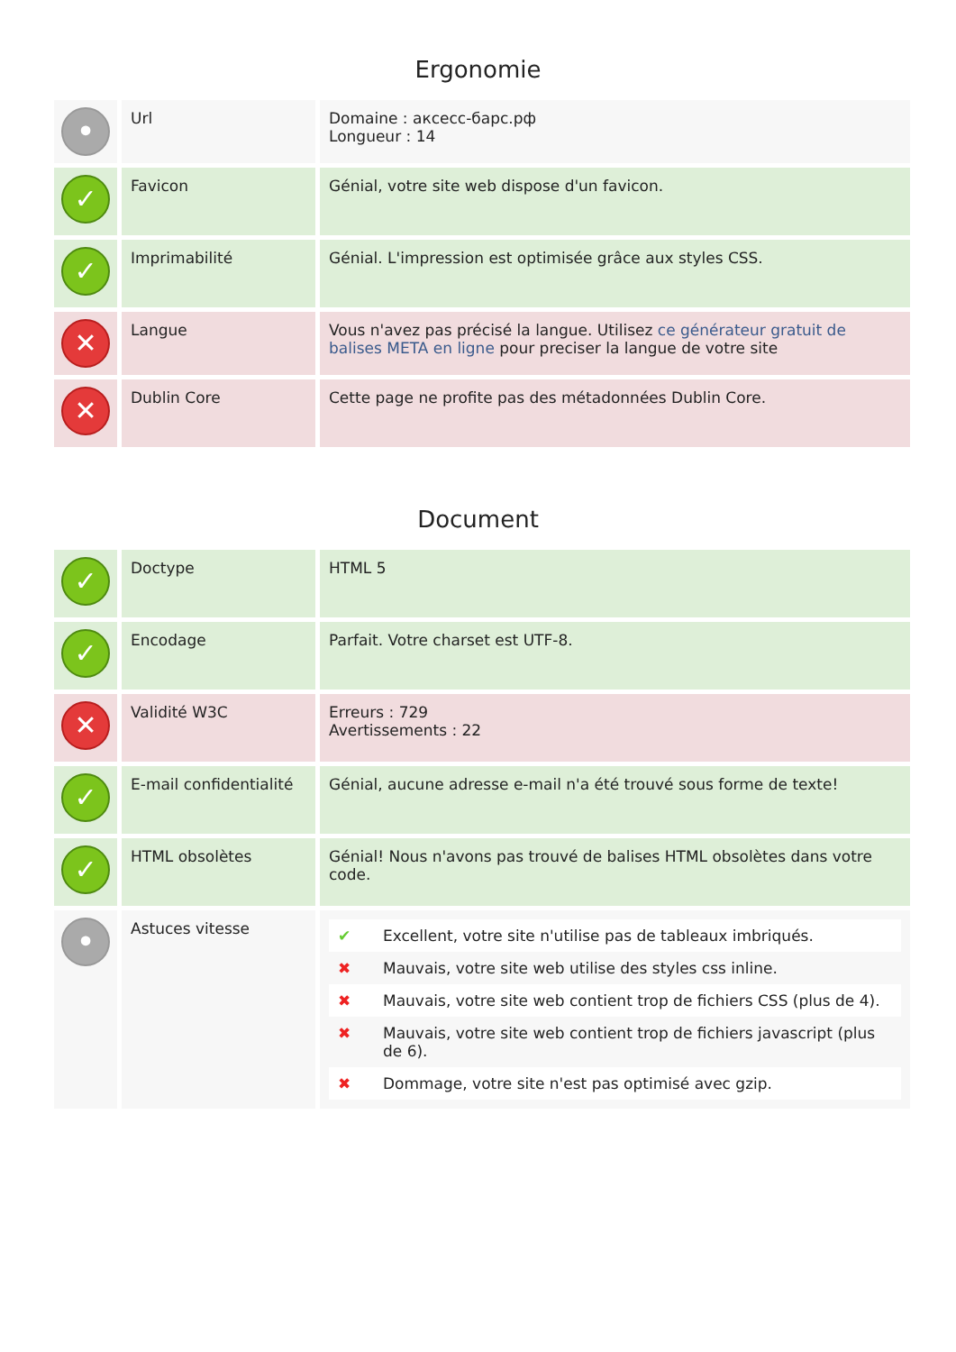Ergonomie
| • | Url | Domaine : аксесс-барс.рф Longueur : 14 |
| ✓ | Favicon | Génial, votre site web dispose d'un favicon. |
| ✓ | Imprimabilité | Génial. L'impression est optimisée grâce aux styles CSS. |
| ✕ | Langue | Vous n'avez pas précisé la langue. Utilisez ce générateur gratuit de balises META en ligne pour preciser la langue de votre site |
| ✕ | Dublin Core | Cette page ne profite pas des métadonnées Dublin Core. |
Document
| ✓ | Doctype | HTML 5 |
| ✓ | Encodage | Parfait. Votre charset est UTF-8. |
| ✕ | Validité W3C | Erreurs : 729 Avertissements : 22 |
| ✓ | E-mail confidentialité | Génial, aucune adresse e-mail n'a été trouvé sous forme de texte! |
| ✓ | HTML obsolètes | Génial! Nous n'avons pas trouvé de balises HTML obsolètes dans votre code. |
| • | Astuces vitesse | / ✔ / Excellent, votre site n'utilise pas de tableaux imbriqués. / / ✖ / Mauvais, votre site web utilise des styles css inline. / / ✖ / Mauvais, votre site web contient trop de fichiers CSS (plus de 4). / / ✖ / Mauvais, votre site web contient trop de fichiers javascript (plus de 6). / / ✖ / Dommage, votre site n'est pas optimisé avec gzip. / |